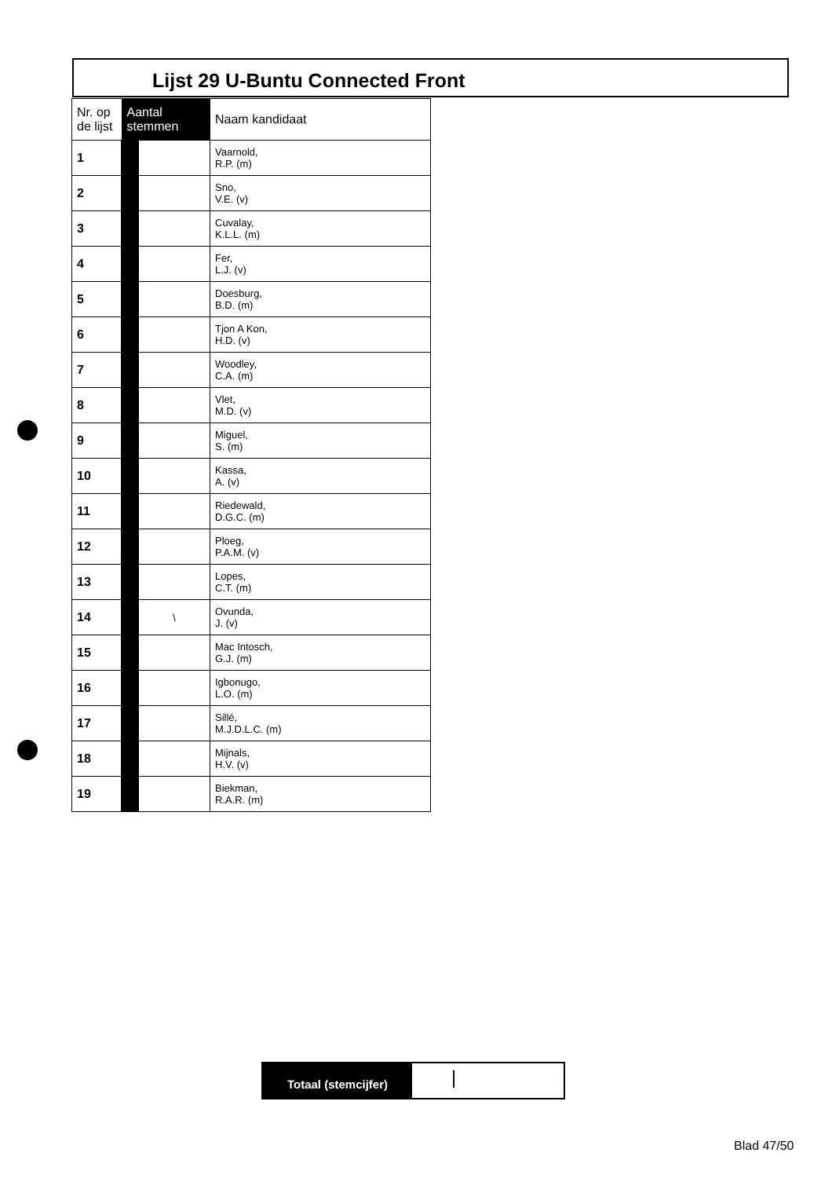Lijst 29 U-Buntu Connected Front
| Nr. op de lijst | Aantal stemmen | | Naam kandidaat |
| --- | --- | --- | --- |
| 1 | | | Vaarnold, R.P. (m) |
| 2 | | | Sno, V.E. (v) |
| 3 | | | Cuvalay, K.L.L. (m) |
| 4 | | | Fer, L.J. (v) |
| 5 | | | Doesburg, B.D. (m) |
| 6 | | | Tjon A Kon, H.D. (v) |
| 7 | | | Woodley, C.A. (m) |
| 8 | | | Vlet, M.D. (v) |
| 9 | | | Miguel, S. (m) |
| 10 | | | Kassa, A. (v) |
| 11 | | | Riedewald, D.G.C. (m) |
| 12 | | | Ploeg, P.A.M. (v) |
| 13 | | | Lopes, C.T. (m) |
| 14 | | \ | Ovunda, J. (v) |
| 15 | | | Mac Intosch, G.J. (m) |
| 16 | | | Igbonugo, L.O. (m) |
| 17 | | | Sillé, M.J.D.L.C. (m) |
| 18 | | | Mijnals, H.V. (v) |
| 19 | | | Biekman, R.A.R. (m) |
Totaal (stemcijfer)
|
Blad 47/50